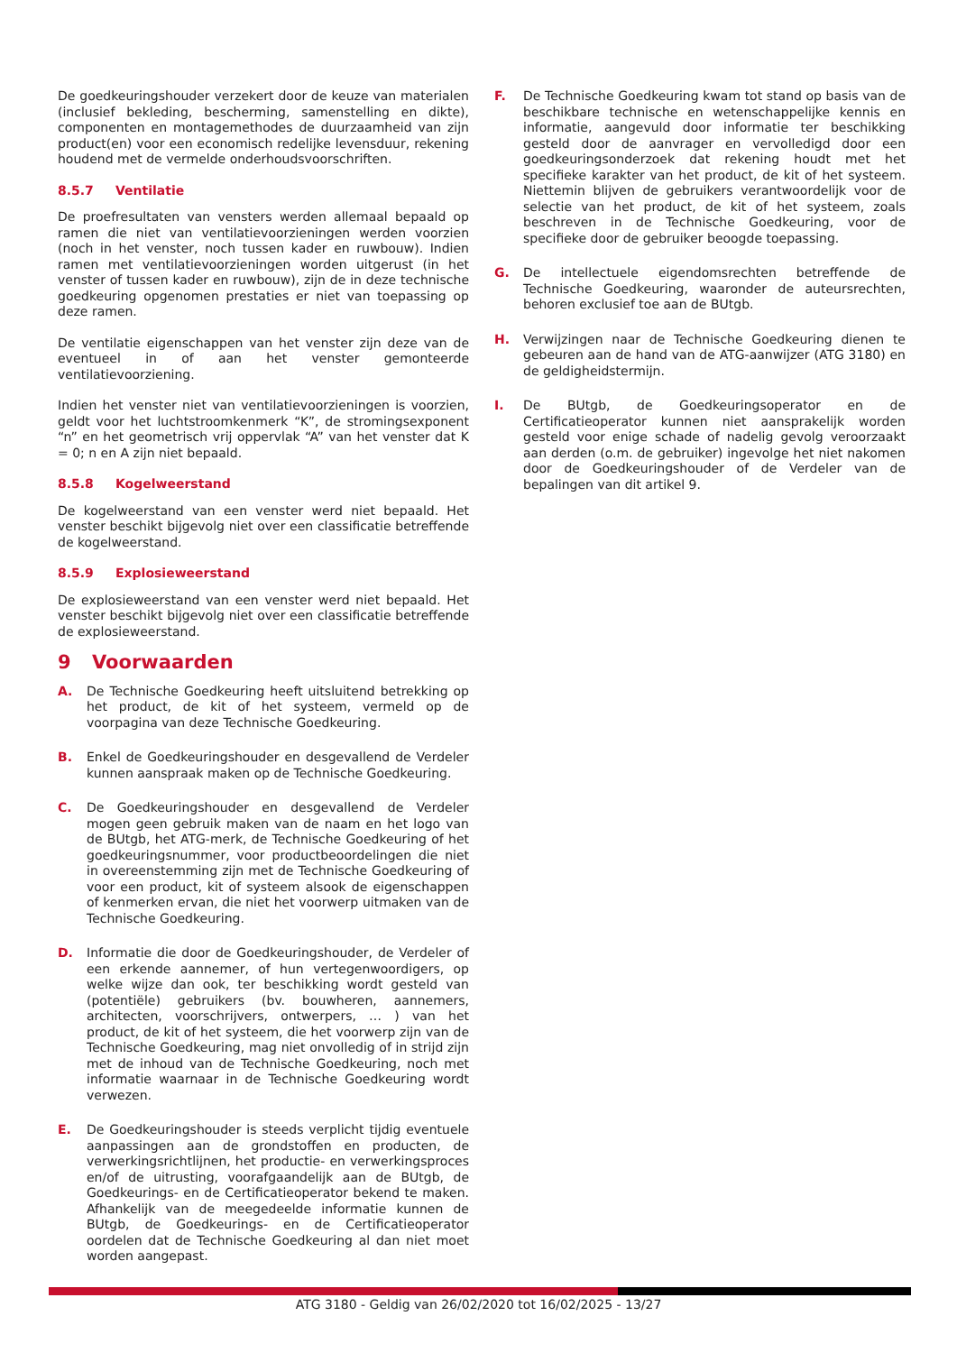De goedkeuringshouder verzekert door de keuze van materialen (inclusief bekleding, bescherming, samenstelling en dikte), componenten en montagemethodes de duurzaamheid van zijn product(en) voor een economisch redelijke levensduur, rekening houdend met de vermelde onderhoudsvoorschriften.
8.5.7 Ventilatie
De proefresultaten van vensters werden allemaal bepaald op ramen die niet van ventilatievoorzieningen werden voorzien (noch in het venster, noch tussen kader en ruwbouw). Indien ramen met ventilatievoorzieningen worden uitgerust (in het venster of tussen kader en ruwbouw), zijn de in deze technische goedkeuring opgenomen prestaties er niet van toepassing op deze ramen.
De ventilatie eigenschappen van het venster zijn deze van de eventueel in of aan het venster gemonteerde ventilatievoorziening.
Indien het venster niet van ventilatievoorzieningen is voorzien, geldt voor het luchtstroomkenmerk “K”, de stromingsexponent “n” en het geometrisch vrij oppervlak “A” van het venster dat K = 0; n en A zijn niet bepaald.
8.5.8 Kogelweerstand
De kogelweerstand van een venster werd niet bepaald. Het venster beschikt bijgevolg niet over een classificatie betreffende de kogelweerstand.
8.5.9 Explosieweerstand
De explosieweerstand van een venster werd niet bepaald. Het venster beschikt bijgevolg niet over een classificatie betreffende de explosieweerstand.
9 Voorwaarden
A. De Technische Goedkeuring heeft uitsluitend betrekking op het product, de kit of het systeem, vermeld op de voorpagina van deze Technische Goedkeuring.
B. Enkel de Goedkeuringshouder en desgevallend de Verdeler kunnen aanspraak maken op de Technische Goedkeuring.
C. De Goedkeuringshouder en desgevallend de Verdeler mogen geen gebruik maken van de naam en het logo van de BUtgb, het ATG-merk, de Technische Goedkeuring of het goedkeuringsnummer, voor productbeoordelingen die niet in overeenstemming zijn met de Technische Goedkeuring of voor een product, kit of systeem alsook de eigenschappen of kenmerken ervan, die niet het voorwerp uitmaken van de Technische Goedkeuring.
D. Informatie die door de Goedkeuringshouder, de Verdeler of een erkende aannemer, of hun vertegenwoordigers, op welke wijze dan ook, ter beschikking wordt gesteld van (potentiële) gebruikers (bv. bouwheren, aannemers, architecten, voorschrijvers, ontwerpers, … ) van het product, de kit of het systeem, die het voorwerp zijn van de Technische Goedkeuring, mag niet onvolledig of in strijd zijn met de inhoud van de Technische Goedkeuring, noch met informatie waarnaar in de Technische Goedkeuring wordt verwezen.
E. De Goedkeuringshouder is steeds verplicht tijdig eventuele aanpassingen aan de grondstoffen en producten, de verwerkingsrichtlijnen, het productie- en verwerkingsproces en/of de uitrusting, voorafgaandelijk aan de BUtgb, de Goedkeurings- en de Certificatieoperator bekend te maken. Afhankelijk van de meegedeelde informatie kunnen de BUtgb, de Goedkeurings- en de Certificatieoperator oordelen dat de Technische Goedkeuring al dan niet moet worden aangepast.
F. De Technische Goedkeuring kwam tot stand op basis van de beschikbare technische en wetenschappelijke kennis en informatie, aangevuld door informatie ter beschikking gesteld door de aanvrager en vervolledigd door een goedkeuringsonderzoek dat rekening houdt met het specifieke karakter van het product, de kit of het systeem. Niettemin blijven de gebruikers verantwoordelijk voor de selectie van het product, de kit of het systeem, zoals beschreven in de Technische Goedkeuring, voor de specifieke door de gebruiker beoogde toepassing.
G. De intellectuele eigendomsrechten betreffende de Technische Goedkeuring, waaronder de auteursrechten, behoren exclusief toe aan de BUtgb.
H. Verwijzingen naar de Technische Goedkeuring dienen te gebeuren aan de hand van de ATG-aanwijzer (ATG 3180) en de geldigheidstermijn.
I. De BUtgb, de Goedkeuringsoperator en de Certificatieoperator kunnen niet aansprakelijk worden gesteld voor enige schade of nadelig gevolg veroorzaakt aan derden (o.m. de gebruiker) ingevolge het niet nakomen door de Goedkeuringshouder of de Verdeler van de bepalingen van dit artikel 9.
ATG 3180 - Geldig van 26/02/2020 tot 16/02/2025 - 13/27